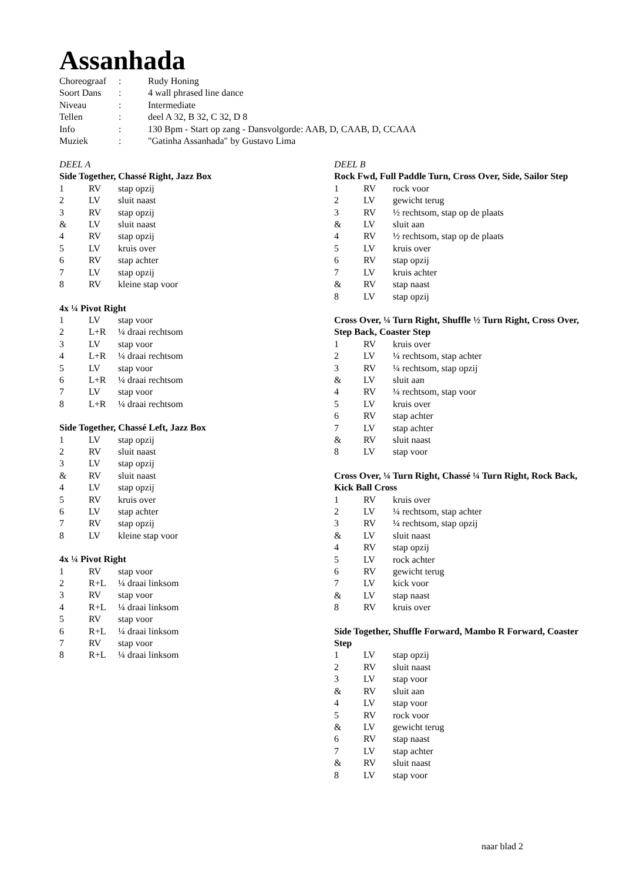Assanhada
| Choreograaf | : | Rudy Honing |
| Soort Dans | : | 4 wall phrased line dance |
| Niveau | : | Intermediate |
| Tellen | : | deel A 32, B 32, C 32, D 8 |
| Info | : | 130 Bpm - Start op zang - Dansvolgorde: AAB, D, CAAB, D, CCAAA |
| Muziek | : | "Gatinha Assanhada" by Gustavo Lima |
DEEL A
Side Together, Chassé Right, Jazz Box
| 1 | RV | stap opzij |
| 2 | LV | sluit naast |
| 3 | RV | stap opzij |
| & | LV | sluit naast |
| 4 | RV | stap opzij |
| 5 | LV | kruis over |
| 6 | RV | stap achter |
| 7 | LV | stap opzij |
| 8 | RV | kleine stap voor |
4x ¼ Pivot Right
| 1 | LV | stap voor |
| 2 | L+R | ¼ draai rechtsom |
| 3 | LV | stap voor |
| 4 | L+R | ¼ draai rechtsom |
| 5 | LV | stap voor |
| 6 | L+R | ¼ draai rechtsom |
| 7 | LV | stap voor |
| 8 | L+R | ¼ draai rechtsom |
Side Together, Chassé Left, Jazz Box
| 1 | LV | stap opzij |
| 2 | RV | sluit naast |
| 3 | LV | stap opzij |
| & | RV | sluit naast |
| 4 | LV | stap opzij |
| 5 | RV | kruis over |
| 6 | LV | stap achter |
| 7 | RV | stap opzij |
| 8 | LV | kleine stap voor |
4x ¼ Pivot Right
| 1 | RV | stap voor |
| 2 | R+L | ¼ draai linksom |
| 3 | RV | stap voor |
| 4 | R+L | ¼ draai linksom |
| 5 | RV | stap voor |
| 6 | R+L | ¼ draai linksom |
| 7 | RV | stap voor |
| 8 | R+L | ¼ draai linksom |
DEEL B
Rock Fwd, Full Paddle Turn, Cross Over, Side, Sailor Step
| 1 | RV | rock voor |
| 2 | LV | gewicht terug |
| 3 | RV | ½ rechtsom, stap op de plaats |
| & | LV | sluit aan |
| 4 | RV | ½ rechtsom, stap op de plaats |
| 5 | LV | kruis over |
| 6 | RV | stap opzij |
| 7 | LV | kruis achter |
| & | RV | stap naast |
| 8 | LV | stap opzij |
Cross Over, ¼ Turn Right, Shuffle ½ Turn Right, Cross Over, Step Back, Coaster Step
| 1 | RV | kruis over |
| 2 | LV | ¼ rechtsom, stap achter |
| 3 | RV | ¼ rechtsom, stap opzij |
| & | LV | sluit aan |
| 4 | RV | ¼ rechtsom, stap voor |
| 5 | LV | kruis over |
| 6 | RV | stap achter |
| 7 | LV | stap achter |
| & | RV | sluit naast |
| 8 | LV | stap voor |
Cross Over, ¼ Turn Right, Chassé ¼ Turn Right, Rock Back, Kick Ball Cross
| 1 | RV | kruis over |
| 2 | LV | ¼ rechtsom, stap achter |
| 3 | RV | ¼ rechtsom, stap opzij |
| & | LV | sluit naast |
| 4 | RV | stap opzij |
| 5 | LV | rock achter |
| 6 | RV | gewicht terug |
| 7 | LV | kick voor |
| & | LV | stap naast |
| 8 | RV | kruis over |
Side Together, Shuffle Forward, Mambo R Forward, Coaster Step
| 1 | LV | stap opzij |
| 2 | RV | sluit naast |
| 3 | LV | stap voor |
| & | RV | sluit aan |
| 4 | LV | stap voor |
| 5 | RV | rock voor |
| & | LV | gewicht terug |
| 6 | RV | stap naast |
| 7 | LV | stap achter |
| & | RV | sluit naast |
| 8 | LV | stap voor |
naar blad 2